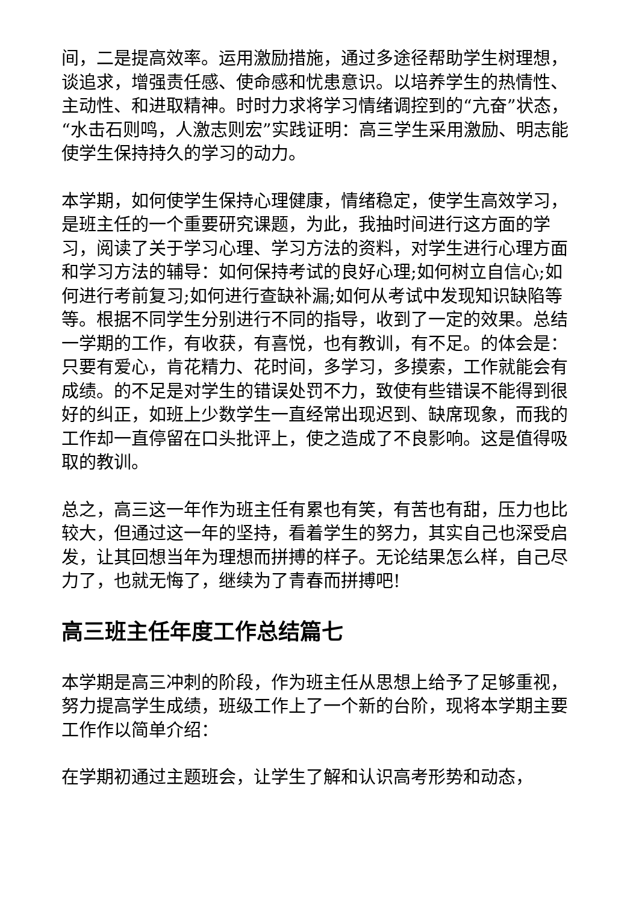间，二是提高效率。运用激励措施，通过多途径帮助学生树理想，谈追求，增强责任感、使命感和忧患意识。以培养学生的热情性、主动性、和进取精神。时时力求将学习情绪调控到的“亢奋”状态，“水击石则鸣，人激志则宏”实践证明：高三学生采用激励、明志能使学生保持持久的学习的动力。
本学期，如何使学生保持心理健康，情绪稳定，使学生高效学习，是班主任的一个重要研究课题，为此，我抽时间进行这方面的学习，阅读了关于学习心理、学习方法的资料，对学生进行心理方面和学习方法的辅导：如何保持考试的良好心理;如何树立自信心;如何进行考前复习;如何进行查缺补漏;如何从考试中发现知识缺陷等等。根据不同学生分别进行不同的指导，收到了一定的效果。总结一学期的工作，有收获，有喜悦，也有教训，有不足。的体会是：只要有爱心，肯花精力、花时间，多学习，多摸索，工作就能会有成绩。的不足是对学生的错误处罚不力，致使有些错误不能得到很好的纠正，如班上少数学生一直经常出现迟到、缺席现象，而我的工作却一直停留在口头批评上，使之造成了不良影响。这是值得吸取的教训。
总之，高三这一年作为班主任有累也有笑，有苦也有甜，压力也比较大，但通过这一年的坚持，看着学生的努力，其实自己也深受启发，让其回想当年为理想而拼搏的样子。无论结果怎么样，自己尽力了，也就无悔了，继续为了青春而拼搏吧!
高三班主任年度工作总结篇七
本学期是高三冲刺的阶段，作为班主任从思想上给予了足够重视，努力提高学生成绩，班级工作上了一个新的台阶，现将本学期主要工作作以简单介绍：
在学期初通过主题班会，让学生了解和认识高考形势和动态，